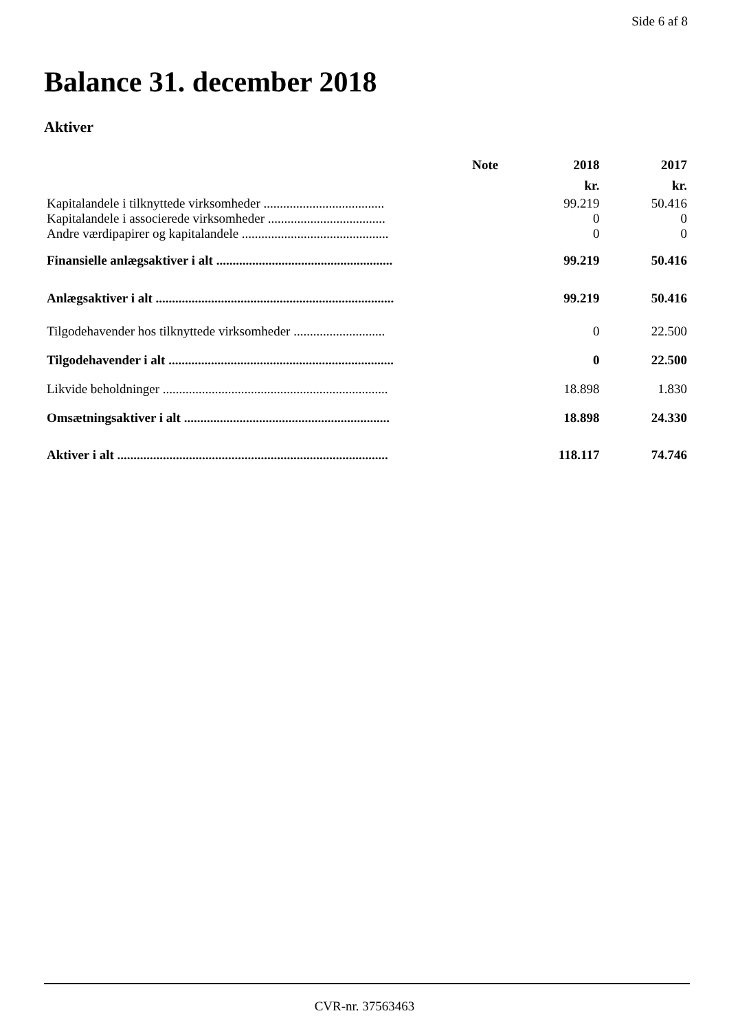Side 6 af 8
Balance 31. december 2018
Aktiver
| | Note | 2018 | 2017 |
| --- | --- | --- | --- |
| | | kr. | kr. |
| Kapitalandele i tilknyttede virksomheder ..................................... | | 99.219 | 50.416 |
| Kapitalandele i associerede virksomheder .................................... | | 0 | 0 |
| Andre værdipapirer og kapitalandele ............................................. | | 0 | 0 |
| Finansielle anlægsaktiver i alt ...................................................... | | 99.219 | 50.416 |
| Anlægsaktiver i alt ......................................................................... | | 99.219 | 50.416 |
| Tilgodehavender hos tilknyttede virksomheder ............................ | | 0 | 22.500 |
| Tilgodehavender i alt ..................................................................... | | 0 | 22.500 |
| Likvide beholdninger ..................................................................... | | 18.898 | 1.830 |
| Omsætningsaktiver i alt ............................................................... | | 18.898 | 24.330 |
| Aktiver i alt ................................................................................... | | 118.117 | 74.746 |
CVR-nr. 37563463